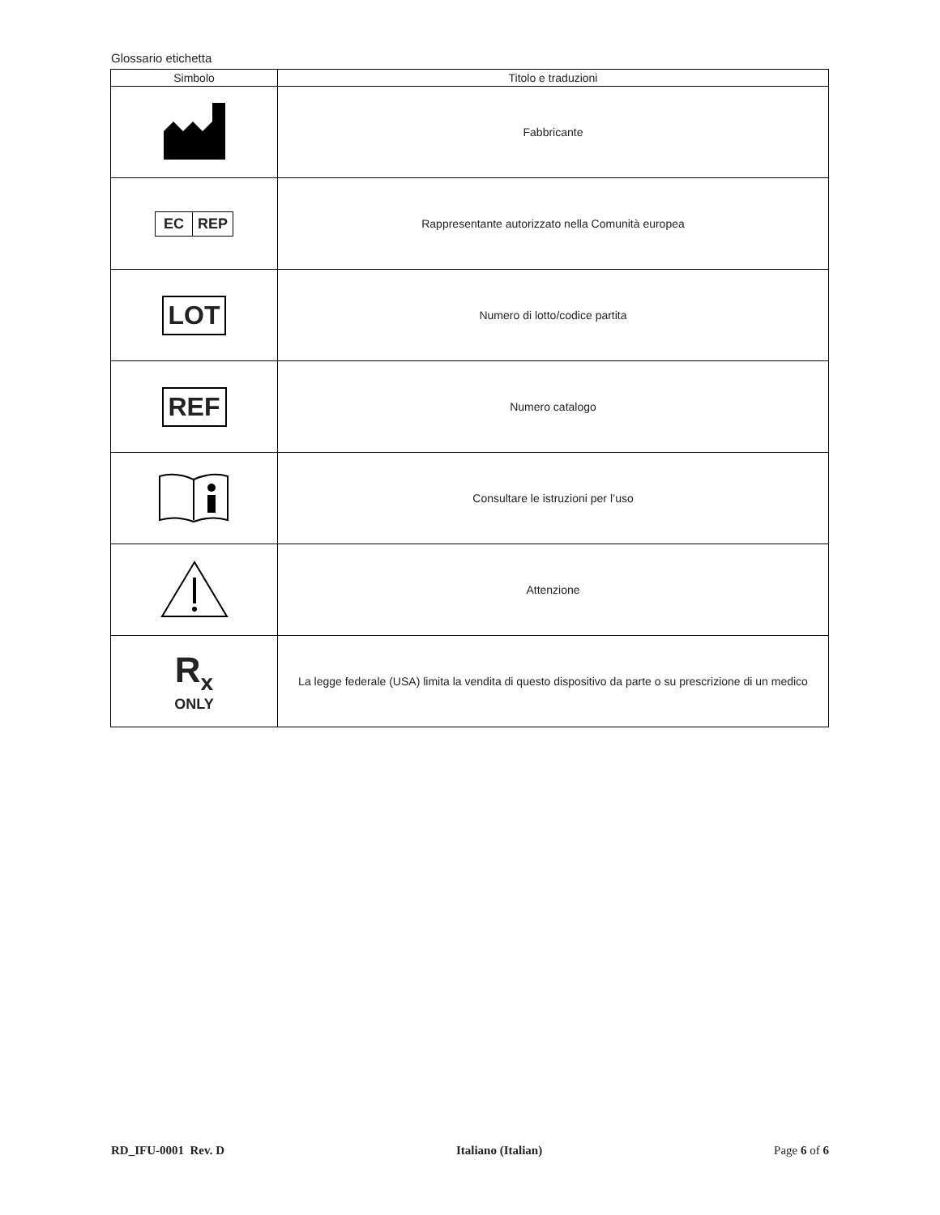Glossario etichetta
| Simbolo | Titolo e traduzioni |
| --- | --- |
| | Fabbricante |
| EC REP | Rappresentante autorizzato nella Comunità europea |
| LOT | Numero di lotto/codice partita |
| REF | Numero catalogo |
| | Consultare le istruzioni per l’uso |
| | Attenzione |
| R<sub>x</sub> ONLY | La legge federale (USA) limita la vendita di questo dispositivo da parte o su prescrizione di un medico |
RD_IFU-0001 Rev. D Italiano (Italian) Page 6 of 6